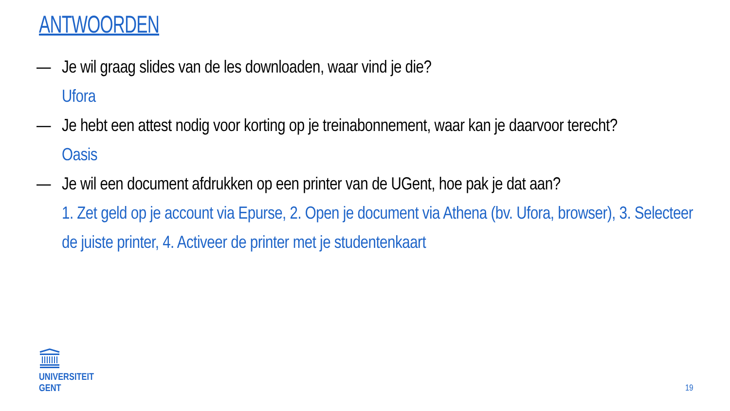ANTWOORDEN
— Je wil graag slides van de les downloaden, waar vind je die?
Ufora
— Je hebt een attest nodig voor korting op je treinabonnement, waar kan je daarvoor terecht?
Oasis
— Je wil een document afdrukken op een printer van de UGent, hoe pak je dat aan?
1. Zet geld op je account via Epurse, 2. Open je document via Athena (bv. Ufora, browser), 3. Selecteer de juiste printer, 4. Activeer de printer met je studentenkaart
UNIVERSITEIT
GENT
19